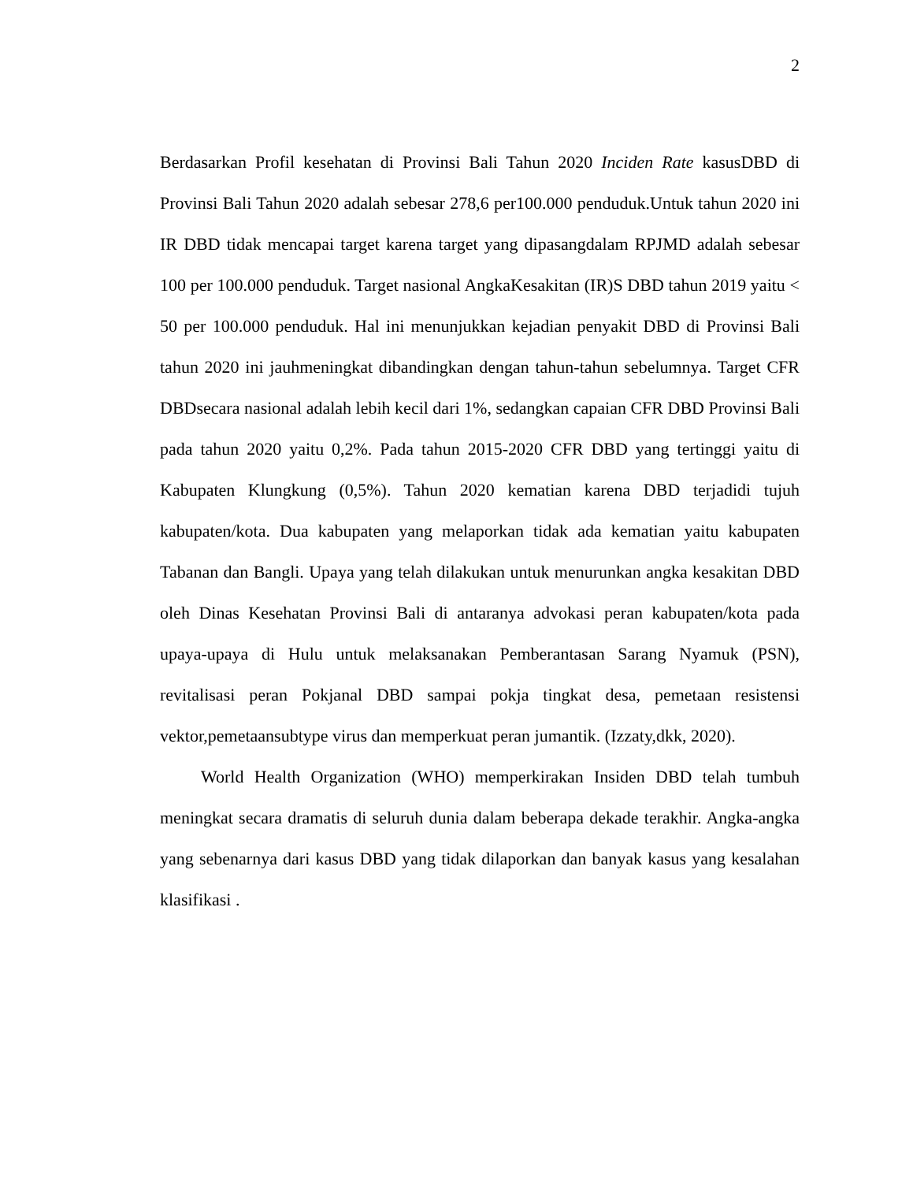2
Berdasarkan Profil kesehatan di Provinsi Bali Tahun 2020 Inciden Rate kasusDBD di Provinsi Bali Tahun 2020 adalah sebesar 278,6 per100.000 penduduk.Untuk tahun 2020 ini IR DBD tidak mencapai target karena target yang dipasangdalam RPJMD adalah sebesar 100 per 100.000 penduduk. Target nasional AngkaKesakitan (IR)S DBD tahun 2019 yaitu < 50 per 100.000 penduduk. Hal ini menunjukkan kejadian penyakit DBD di Provinsi Bali tahun 2020 ini jauhmeningkat dibandingkan dengan tahun-tahun sebelumnya. Target CFR DBDsecara nasional adalah lebih kecil dari 1%, sedangkan capaian CFR DBD Provinsi Bali pada tahun 2020 yaitu 0,2%. Pada tahun 2015-2020 CFR DBD yang tertinggi yaitu di Kabupaten Klungkung (0,5%). Tahun 2020 kematian karena DBD terjadidi tujuh kabupaten/kota. Dua kabupaten yang melaporkan tidak ada kematian yaitu kabupaten Tabanan dan Bangli. Upaya yang telah dilakukan untuk menurunkan angka kesakitan DBD oleh Dinas Kesehatan Provinsi Bali di antaranya advokasi peran kabupaten/kota pada upaya-upaya di Hulu untuk melaksanakan Pemberantasan Sarang Nyamuk (PSN), revitalisasi peran Pokjanal DBD sampai pokja tingkat desa, pemetaan resistensi vektor,pemetaansubtype virus dan memperkuat peran jumantik. (Izzaty,dkk, 2020).
World Health Organization (WHO) memperkirakan Insiden DBD telah tumbuh meningkat secara dramatis di seluruh dunia dalam beberapa dekade terakhir. Angka-angka yang sebenarnya dari kasus DBD yang tidak dilaporkan dan banyak kasus yang kesalahan klasifikasi .